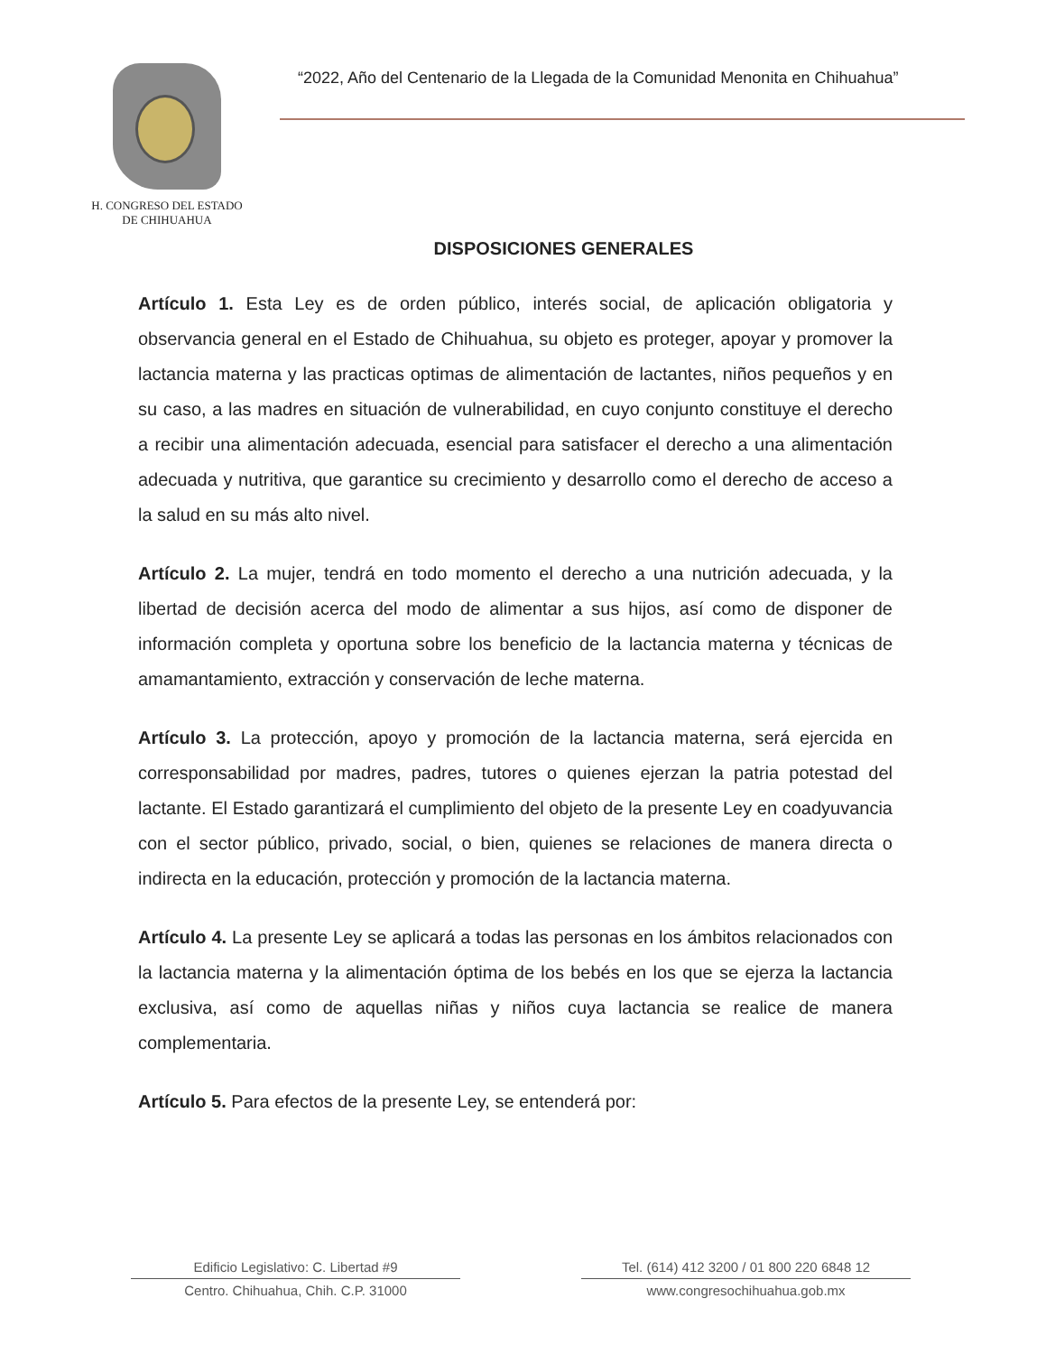H. CONGRESO DEL ESTADO
DE CHIHUAHUA
“2022, Año del Centenario de la Llegada de la Comunidad Menonita en Chihuahua”
DISPOSICIONES GENERALES
Artículo 1. Esta Ley es de orden público, interés social, de aplicación obligatoria y observancia general en el Estado de Chihuahua, su objeto es proteger, apoyar y promover la lactancia materna y las practicas optimas de alimentación de lactantes, niños pequeños y en su caso, a las madres en situación de vulnerabilidad, en cuyo conjunto constituye el derecho a recibir una alimentación adecuada, esencial para satisfacer el derecho a una alimentación adecuada y nutritiva, que garantice su crecimiento y desarrollo como el derecho de acceso a la salud en su más alto nivel.
Artículo 2. La mujer, tendrá en todo momento el derecho a una nutrición adecuada, y la libertad de decisión acerca del modo de alimentar a sus hijos, así como de disponer de información completa y oportuna sobre los beneficio de la lactancia materna y técnicas de amamantamiento, extracción y conservación de leche materna.
Artículo 3. La protección, apoyo y promoción de la lactancia materna, será ejercida en corresponsabilidad por madres, padres, tutores o quienes ejerzan la patria potestad del lactante. El Estado garantizará el cumplimiento del objeto de la presente Ley en coadyuvancia con el sector público, privado, social, o bien, quienes se relaciones de manera directa o indirecta en la educación, protección y promoción de la lactancia materna.
Artículo 4. La presente Ley se aplicará a todas las personas en los ámbitos relacionados con la lactancia materna y la alimentación óptima de los bebés en los que se ejerza la lactancia exclusiva, así como de aquellas niñas y niños cuya lactancia se realice de manera complementaria.
Artículo 5. Para efectos de la presente Ley, se entenderá por:
Edificio Legislativo: C. Libertad #9
Centro. Chihuahua, Chih. C.P. 31000
Tel. (614) 412 3200 / 01 800 220 6848 12
www.congresochihuahua.gob.mx